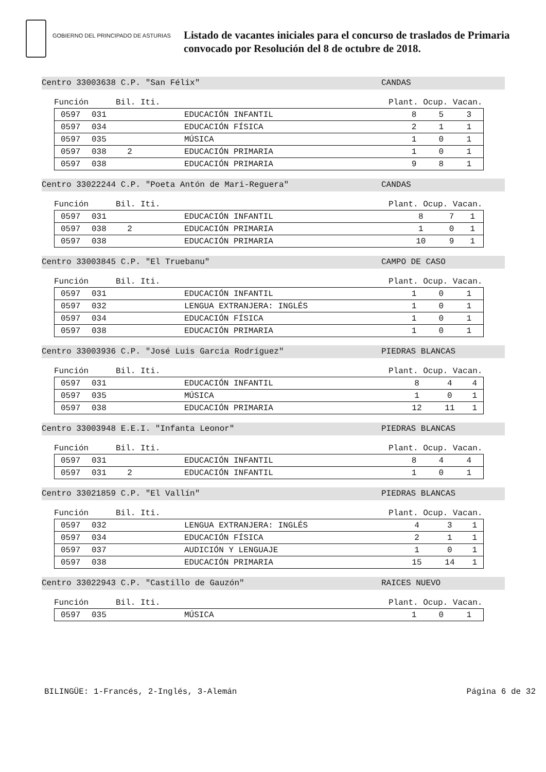GOBIERNO DEL PRINCIPADO DE ASTURIAS
Listado de vacantes iniciales para el concurso de traslados de Primaria
convocado por Resolución del 8 de octubre de 2018.
Centro 33003638 C.P. "San Félix" CANDAS
Función Bil. Iti. Plant. Ocup. Vacan.
| 0597 | 031 | | EDUCACIÓN INFANTIL | 8 | 5 | 3 |
| 0597 | 034 | | EDUCACIÓN FÍSICA | 2 | 1 | 1 |
| 0597 | 035 | | MÚSICA | 1 | 0 | 1 |
| 0597 | 038 | 2 | EDUCACIÓN PRIMARIA | 1 | 0 | 1 |
| 0597 | 038 | | EDUCACIÓN PRIMARIA | 9 | 8 | 1 |
Centro 33022244 C.P. "Poeta Antón de Mari-Reguera" CANDAS
Función Bil. Iti. Plant. Ocup. Vacan.
| 0597 | 031 | | EDUCACIÓN INFANTIL | 8 | 7 | 1 |
| 0597 | 038 | 2 | EDUCACIÓN PRIMARIA | 1 | 0 | 1 |
| 0597 | 038 | | EDUCACIÓN PRIMARIA | 10 | 9 | 1 |
Centro 33003845 C.P. "El Truebanu" CAMPO DE CASO
Función Bil. Iti. Plant. Ocup. Vacan.
| 0597 | 031 | | EDUCACIÓN INFANTIL | 1 | 0 | 1 |
| 0597 | 032 | | LENGUA EXTRANJERA: INGLÉS | 1 | 0 | 1 |
| 0597 | 034 | | EDUCACIÓN FÍSICA | 1 | 0 | 1 |
| 0597 | 038 | | EDUCACIÓN PRIMARIA | 1 | 0 | 1 |
Centro 33003936 C.P. "José Luis García Rodríguez" PIEDRAS BLANCAS
Función Bil. Iti. Plant. Ocup. Vacan.
| 0597 | 031 | | EDUCACIÓN INFANTIL | 8 | 4 | 4 |
| 0597 | 035 | | MÚSICA | 1 | 0 | 1 |
| 0597 | 038 | | EDUCACIÓN PRIMARIA | 12 | 11 | 1 |
Centro 33003948 E.E.I. "Infanta Leonor" PIEDRAS BLANCAS
Función Bil. Iti. Plant. Ocup. Vacan.
| 0597 | 031 | | EDUCACIÓN INFANTIL | 8 | 4 | 4 |
| 0597 | 031 | 2 | EDUCACIÓN INFANTIL | 1 | 0 | 1 |
Centro 33021859 C.P. "El Vallín" PIEDRAS BLANCAS
Función Bil. Iti. Plant. Ocup. Vacan.
| 0597 | 032 | | LENGUA EXTRANJERA: INGLÉS | 4 | 3 | 1 |
| 0597 | 034 | | EDUCACIÓN FÍSICA | 2 | 1 | 1 |
| 0597 | 037 | | AUDICIÓN Y LENGUAJE | 1 | 0 | 1 |
| 0597 | 038 | | EDUCACIÓN PRIMARIA | 15 | 14 | 1 |
Centro 33022943 C.P. "Castillo de Gauzón" RAICES NUEVO
Función Bil. Iti. Plant. Ocup. Vacan.
| 0597 | 035 | | MÚSICA | 1 | 0 | 1 |
BILINGÜE: 1-Francés, 2-Inglés, 3-Alemán Página 6 de 32